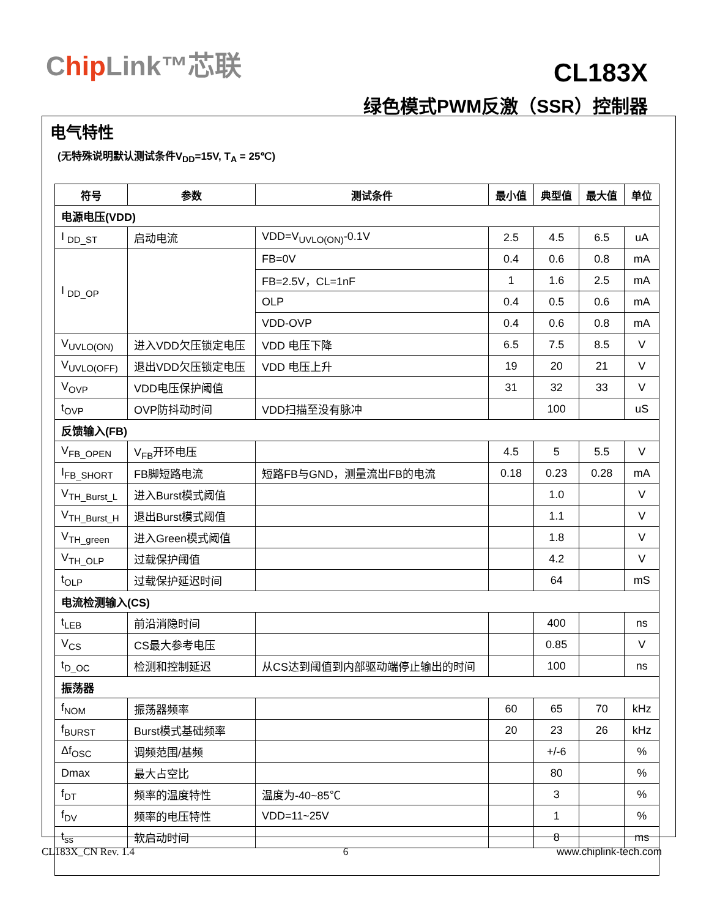Chip Link™芯联
CL183X
绿色模式PWM反激（SSR）控制器
电气特性
(无特殊说明默认测试条件V<sub>DD</sub>=15V, T<sub>A</sub> = 25℃)
| 符号 | 参数 | 测试条件 | 最小值 | 典型值 | 最大值 | 单位 |
| --- | --- | --- | --- | --- | --- | --- |
| 电源电压(VDD) | | | | | | |
| I <sub>DD_ST</sub> | 启动电流 | VDD=V<sub>UVLO(ON)</sub>-0.1V | 2.5 | 4.5 | 6.5 | uA |
| I <sub>DD_OP</sub> | | FB=0V | 0.4 | 0.6 | 0.8 | mA |
| | | FB=2.5V，CL=1nF | 1 | 1.6 | 2.5 | mA |
| | | OLP | 0.4 | 0.5 | 0.6 | mA |
| | | VDD-OVP | 0.4 | 0.6 | 0.8 | mA |
| V<sub>UVLO(ON)</sub> | 进入VDD欠压锁定电压 | VDD 电压下降 | 6.5 | 7.5 | 8.5 | V |
| V<sub>UVLO(OFF)</sub> | 退出VDD欠压锁定电压 | VDD 电压上升 | 19 | 20 | 21 | V |
| V<sub>OVP</sub> | VDD电压保护阈值 | | 31 | 32 | 33 | V |
| t<sub>OVP</sub> | OVP防抖动时间 | VDD扫描至没有脉冲 | | 100 | | uS |
| 反馈输入(FB) | | | | | | |
| V<sub>FB_OPEN</sub> | V<sub>FB</sub>开环电压 | | 4.5 | 5 | 5.5 | V |
| I<sub>FB_SHORT</sub> | FB脚短路电流 | 短路FB与GND，测量流出FB的电流 | 0.18 | 0.23 | 0.28 | mA |
| V<sub>TH_Burst_L</sub> | 进入Burst模式阈值 | | | 1.0 | | V |
| V<sub>TH_Burst_H</sub> | 退出Burst模式阈值 | | | 1.1 | | V |
| V<sub>TH_green</sub> | 进入Green模式阈值 | | | 1.8 | | V |
| V<sub>TH_OLP</sub> | 过载保护阈值 | | | 4.2 | | V |
| t<sub>OLP</sub> | 过载保护延迟时间 | | | 64 | | mS |
| 电流检测输入(CS) | | | | | | |
| t<sub>LEB</sub> | 前沿消隐时间 | | | 400 | | ns |
| V<sub>CS</sub> | CS最大参考电压 | | | 0.85 | | V |
| t<sub>D_OC</sub> | 检测和控制延迟 | 从CS达到阈值到内部驱动端停止输出的时间 | | 100 | | ns |
| 振荡器 | | | | | | |
| f<sub>NOM</sub> | 振荡器频率 | | 60 | 65 | 70 | kHz |
| f<sub>BURST</sub> | Burst模式基础频率 | | 20 | 23 | 26 | kHz |
| Δf<sub>OSC</sub> | 调频范围/基频 | | | +/-6 | | % |
| Dmax | 最大占空比 | | | 80 | | % |
| f<sub>DT</sub> | 频率的温度特性 | 温度为-40~85℃ | | 3 | | % |
| f<sub>DV</sub> | 频率的电压特性 | VDD=11~25V | | 1 | | % |
| t<sub>ss</sub> | 软启动时间 | | | 8 | | ms |
CL183X_CN Rev. 1.4 6 www.chiplink-tech.com